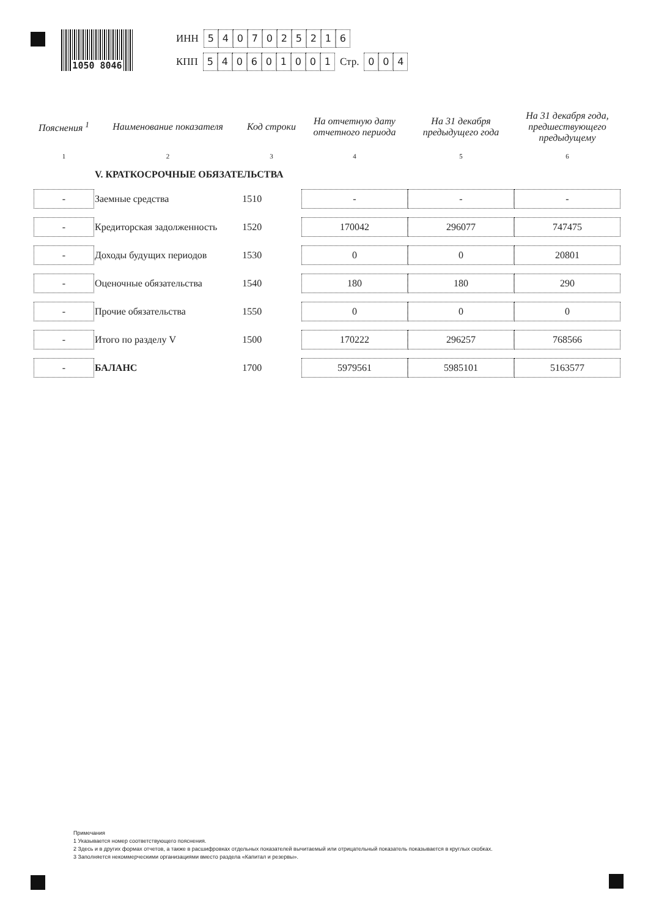1050 8046
ИНН 5407025216
КПП 540601001 Стр. 004
| Пояснения <sup>1</sup> | Наименование показателя | Код строки | На отчетную дату отчетного периода | На 31 декабря предыдущего года | На 31 декабря года, предшествующего предыдущему |
| --- | --- | --- | --- | --- | --- |
| 1 | 2 | 3 | 4 | 5 | 6 |
| | V. КРАТКОСРОЧНЫЕ ОБЯЗАТЕЛЬСТВА | | | | |
| - | Заемные средства | 1510 | - | - | - |
| - | Кредиторская задолженность | 1520 | 170042 | 296077 | 747475 |
| - | Доходы будущих периодов | 1530 | 0 | 0 | 20801 |
| - | Оценочные обязательства | 1540 | 180 | 180 | 290 |
| - | Прочие обязательства | 1550 | 0 | 0 | 0 |
| - | Итого по разделу V | 1500 | 170222 | 296257 | 768566 |
| - | БАЛАНС | 1700 | 5979561 | 5985101 | 5163577 |
Примечания
1 Указывается номер соответствующего пояснения.
2 Здесь и в других формах отчетов, а также в расшифровках отдельных показателей вычитаемый или отрицательный показатель показывается в круглых скобках.
3 Заполняется некоммерческими организациями вместо раздела «Капитал и резервы».